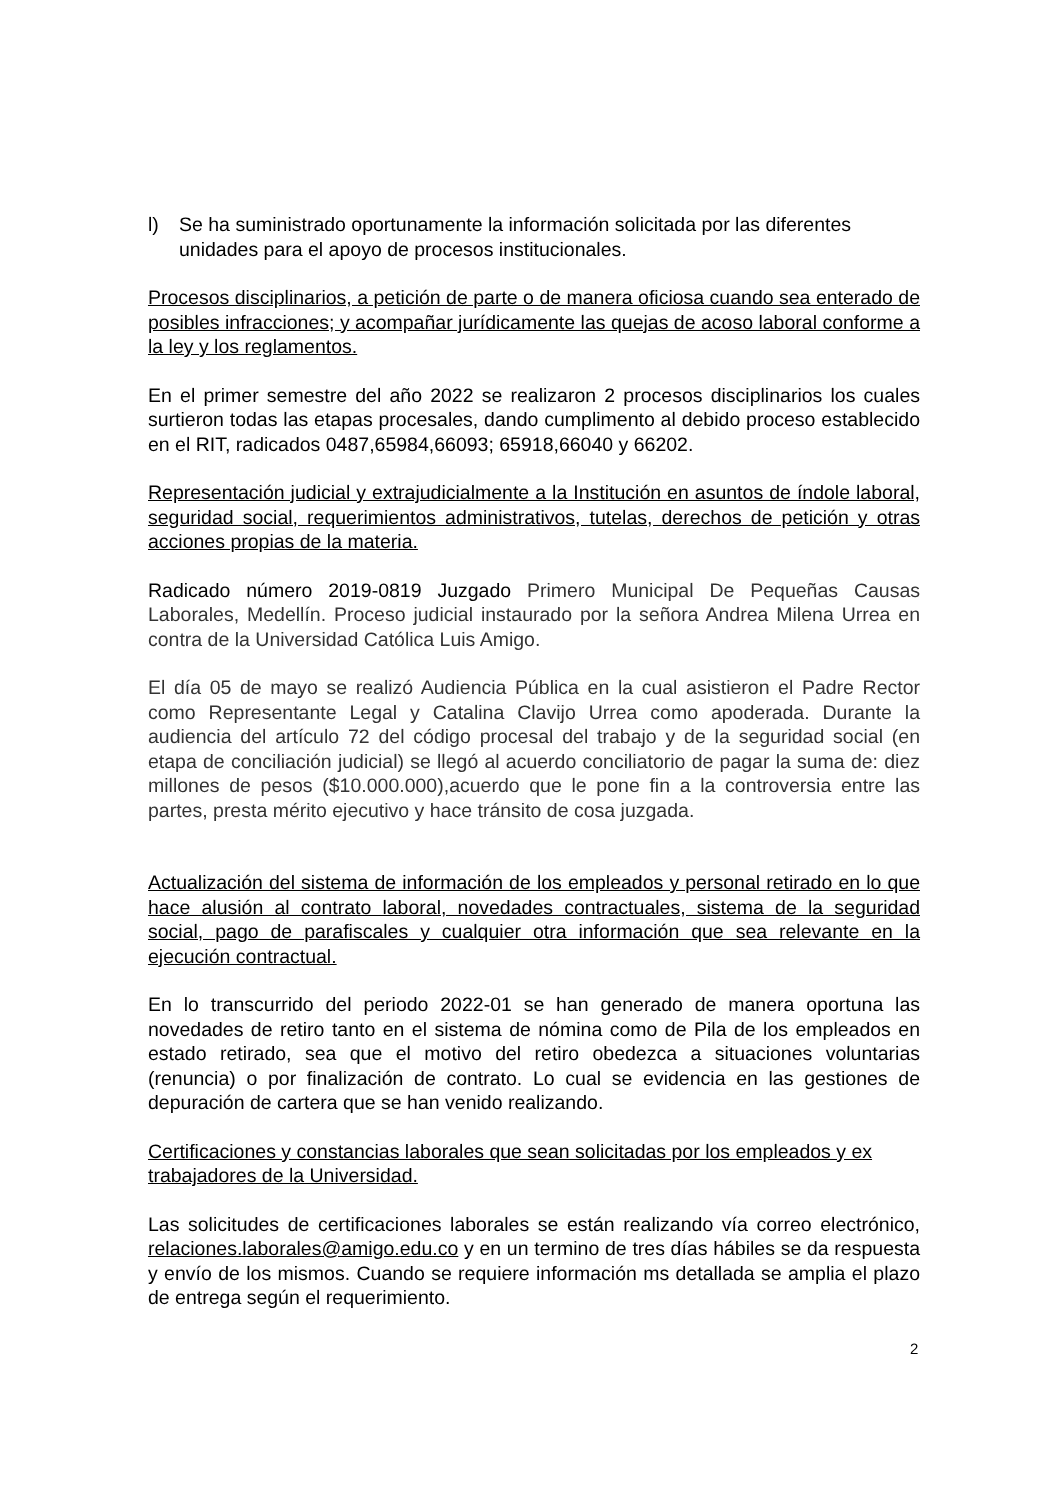l) Se ha suministrado oportunamente la información solicitada por las diferentes unidades para el apoyo de procesos institucionales.
Procesos disciplinarios, a petición de parte o de manera oficiosa cuando sea enterado de posibles infracciones; y acompañar jurídicamente las quejas de acoso laboral conforme a la ley y los reglamentos.
En el primer semestre del año 2022 se realizaron 2 procesos disciplinarios los cuales surtieron todas las etapas procesales, dando cumplimento al debido proceso establecido en el RIT, radicados 0487,65984,66093; 65918,66040 y 66202.
Representación judicial y extrajudicialmente a la Institución en asuntos de índole laboral, seguridad social, requerimientos administrativos, tutelas, derechos de petición y otras acciones propias de la materia.
Radicado número 2019-0819 Juzgado Primero Municipal De Pequeñas Causas Laborales, Medellín. Proceso judicial instaurado por la señora Andrea Milena Urrea en contra de la Universidad Católica Luis Amigo.
El día 05 de mayo se realizó Audiencia Pública en la cual asistieron el Padre Rector como Representante Legal y Catalina Clavijo Urrea como apoderada. Durante la audiencia del artículo 72 del código procesal del trabajo y de la seguridad social (en etapa de conciliación judicial) se llegó al acuerdo conciliatorio de pagar la suma de: diez millones de pesos ($10.000.000),acuerdo que le pone fin a la controversia entre las partes, presta mérito ejecutivo y hace tránsito de cosa juzgada.
Actualización del sistema de información de los empleados y personal retirado en lo que hace alusión al contrato laboral, novedades contractuales, sistema de la seguridad social, pago de parafiscales y cualquier otra información que sea relevante en la ejecución contractual.
En lo transcurrido del periodo 2022-01 se han generado de manera oportuna las novedades de retiro tanto en el sistema de nómina como de Pila de los empleados en estado retirado, sea que el motivo del retiro obedezca a situaciones voluntarias (renuncia) o por finalización de contrato. Lo cual se evidencia en las gestiones de depuración de cartera que se han venido realizando.
Certificaciones y constancias laborales que sean solicitadas por los empleados y ex trabajadores de la Universidad.
Las solicitudes de certificaciones laborales se están realizando vía correo electrónico, relaciones.laborales@amigo.edu.co y en un termino de tres días hábiles se da respuesta y envío de los mismos. Cuando se requiere información ms detallada se amplia el plazo de entrega según el requerimiento.
2